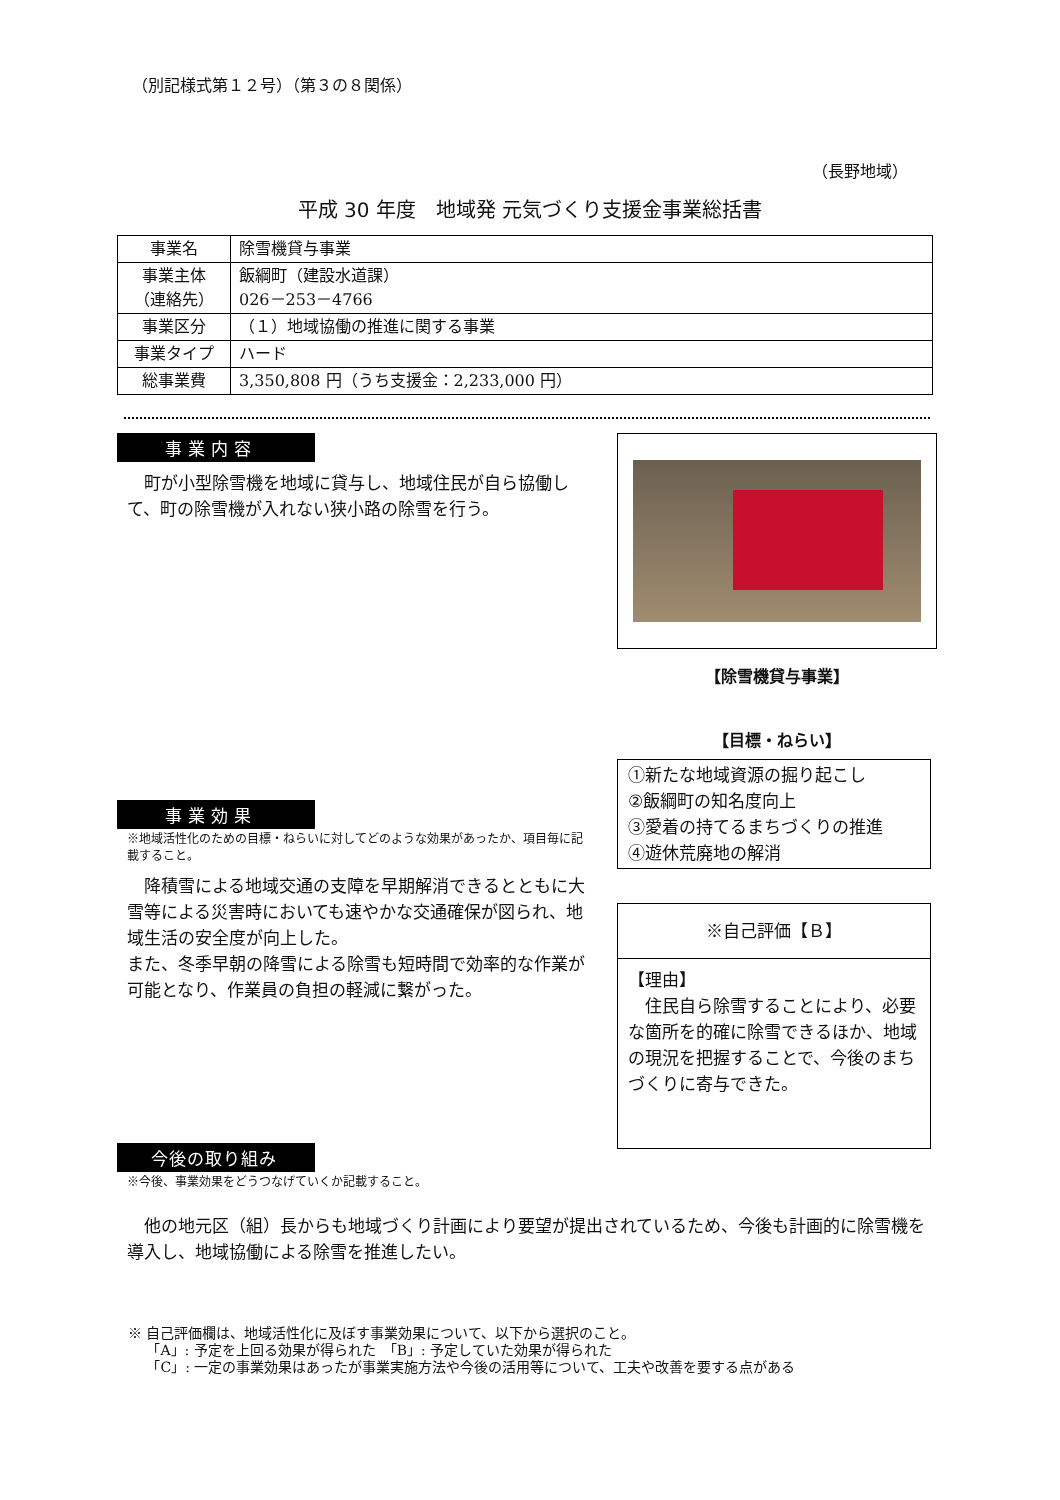（別記様式第１２号）（第３の８関係）
（長野地域）
平成 30 年度　地域発 元気づくり支援金事業総括書
| 事業名 | 除雪機貸与事業 |
| 事業主体 （連絡先） | 飯綱町（建設水道課） 026－253－4766 |
| 事業区分 | （１）地域協働の推進に関する事業 |
| 事業タイプ | ハード |
| 総事業費 | 3,350,808 円（うち支援金：2,233,000 円） |
事業内容
　町が小型除雪機を地域に貸与し、地域住民が自ら協働して、町の除雪機が入れない狭小路の除雪を行う。
事業効果
※地域活性化のための目標・ねらいに対してどのような効果があったか、項目毎に記載すること。
　降積雪による地域交通の支障を早期解消できるとともに大雪等による災害時においても速やかな交通確保が図られ、地域生活の安全度が向上した。
また、冬季早朝の降雪による除雪も短時間で効率的な作業が可能となり、作業員の負担の軽減に繋がった。
【除雪機貸与事業】
【目標・ねらい】
①新たな地域資源の掘り起こし
②飯綱町の知名度向上
③愛着の持てるまちづくりの推進
④遊休荒廃地の解消
※自己評価【Ｂ】
【理由】
　住民自ら除雪することにより、必要な箇所を的確に除雪できるほか、地域の現況を把握することで、今後のまちづくりに寄与できた。
今後の取り組み
※今後、事業効果をどうつなげていくか記載すること。
　他の地元区（組）長からも地域づくり計画により要望が提出されているため、今後も計画的に除雪機を導入し、地域協働による除雪を推進したい。
※ 自己評価欄は、地域活性化に及ぼす事業効果について、以下から選択のこと。
　 「A」: 予定を上回る効果が得られた　「B」: 予定していた効果が得られた
　 「C」: 一定の事業効果はあったが事業実施方法や今後の活用等について、工夫や改善を要する点がある